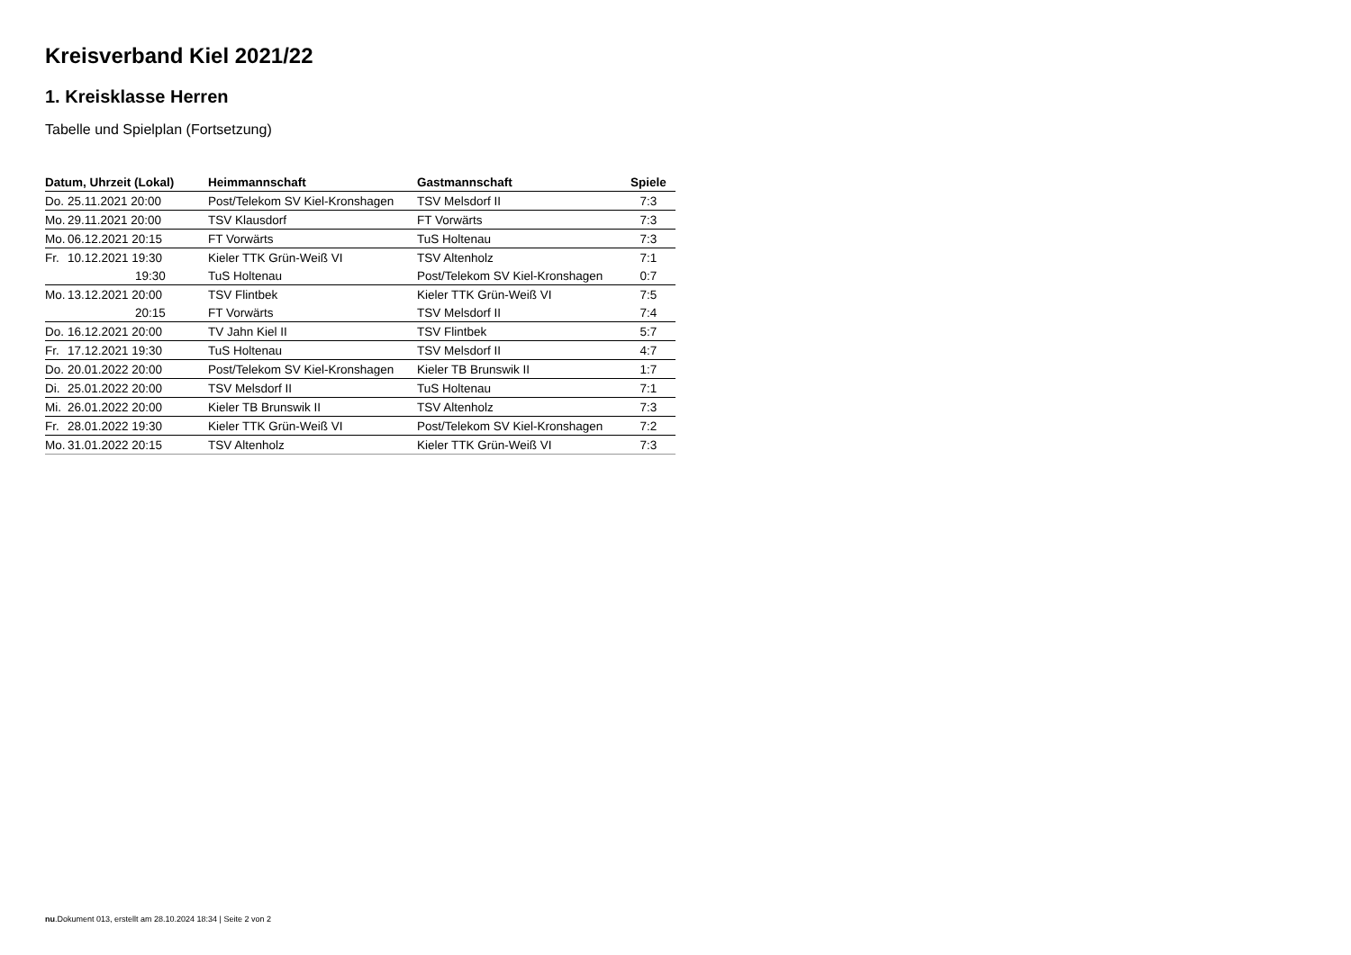Kreisverband Kiel 2021/22
1. Kreisklasse Herren
Tabelle und Spielplan (Fortsetzung)
| Datum, Uhrzeit (Lokal) | Heimmannschaft | Gastmannschaft | Spiele |
| --- | --- | --- | --- |
| Do. 25.11.2021 20:00 | Post/Telekom SV Kiel-Kronshagen | TSV Melsdorf II | 7:3 |
| Mo. 29.11.2021 20:00 | TSV Klausdorf | FT Vorwärts | 7:3 |
| Mo. 06.12.2021 20:15 | FT Vorwärts | TuS Holtenau | 7:3 |
| Fr. 10.12.2021 19:30 | Kieler TTK Grün-Weiß VI | TSV Altenholz | 7:1 |
| 19:30 | TuS Holtenau | Post/Telekom SV Kiel-Kronshagen | 0:7 |
| Mo. 13.12.2021 20:00 | TSV Flintbek | Kieler TTK Grün-Weiß VI | 7:5 |
| 20:15 | FT Vorwärts | TSV Melsdorf II | 7:4 |
| Do. 16.12.2021 20:00 | TV Jahn Kiel II | TSV Flintbek | 5:7 |
| Fr. 17.12.2021 19:30 | TuS Holtenau | TSV Melsdorf II | 4:7 |
| Do. 20.01.2022 20:00 | Post/Telekom SV Kiel-Kronshagen | Kieler TB Brunswik II | 1:7 |
| Di. 25.01.2022 20:00 | TSV Melsdorf II | TuS Holtenau | 7:1 |
| Mi. 26.01.2022 20:00 | Kieler TB Brunswik II | TSV Altenholz | 7:3 |
| Fr. 28.01.2022 19:30 | Kieler TTK Grün-Weiß VI | Post/Telekom SV Kiel-Kronshagen | 7:2 |
| Mo. 31.01.2022 20:15 | TSV Altenholz | Kieler TTK Grün-Weiß VI | 7:3 |
nu.Dokument 013, erstellt am 28.10.2024 18:34 | Seite 2 von 2